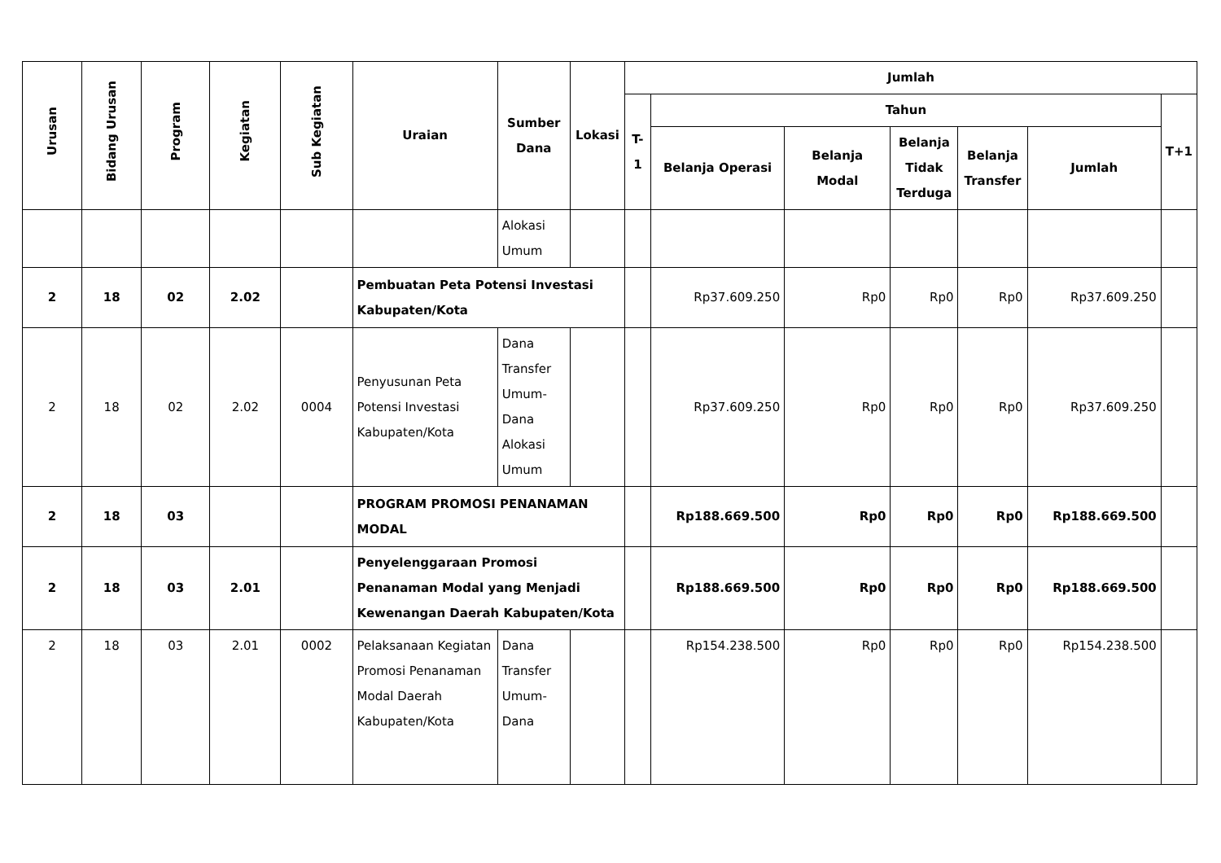| Urusan | Bidang Urusan | Program | Kegiatan | Sub Kegiatan | Uraian | Sumber Dana | Lokasi | Jumlah | | | | | | |
| --- | --- | --- | --- | --- | --- | --- | --- | --- | --- | --- | --- | --- | --- | --- |
| | | | | | | | | T-1 | Tahun | | | | | T+1 |
| | | | | | | | | | Belanja Operasi | Belanja Modal | Belanja Tidak Terduga | Belanja Transfer | Jumlah | |
| | | | | | | Alokasi Umum | | | | | | | | |
| 2 | 18 | 02 | 2.02 | | Pembuatan Peta Potensi Investasi Kabupaten/Kota | | | | Rp37.609.250 | Rp0 | Rp0 | Rp0 | Rp37.609.250 | |
| 2 | 18 | 02 | 2.02 | 0004 | Penyusunan Peta Potensi Investasi Kabupaten/Kota | Dana Transfer Umum-Dana Alokasi Umum | | | Rp37.609.250 | Rp0 | Rp0 | Rp0 | Rp37.609.250 | |
| 2 | 18 | 03 | | | PROGRAM PROMOSI PENANAMAN MODAL | | | | Rp188.669.500 | Rp0 | Rp0 | Rp0 | Rp188.669.500 | |
| 2 | 18 | 03 | 2.01 | | Penyelenggaraan Promosi Penanaman Modal yang Menjadi Kewenangan Daerah Kabupaten/Kota | | | | Rp188.669.500 | Rp0 | Rp0 | Rp0 | Rp188.669.500 | |
| 2 | 18 | 03 | 2.01 | 0002 | Pelaksanaan Kegiatan Promosi Penanaman Modal Daerah Kabupaten/Kota | Dana Transfer Umum-Dana | | | Rp154.238.500 | Rp0 | Rp0 | Rp0 | Rp154.238.500 | |